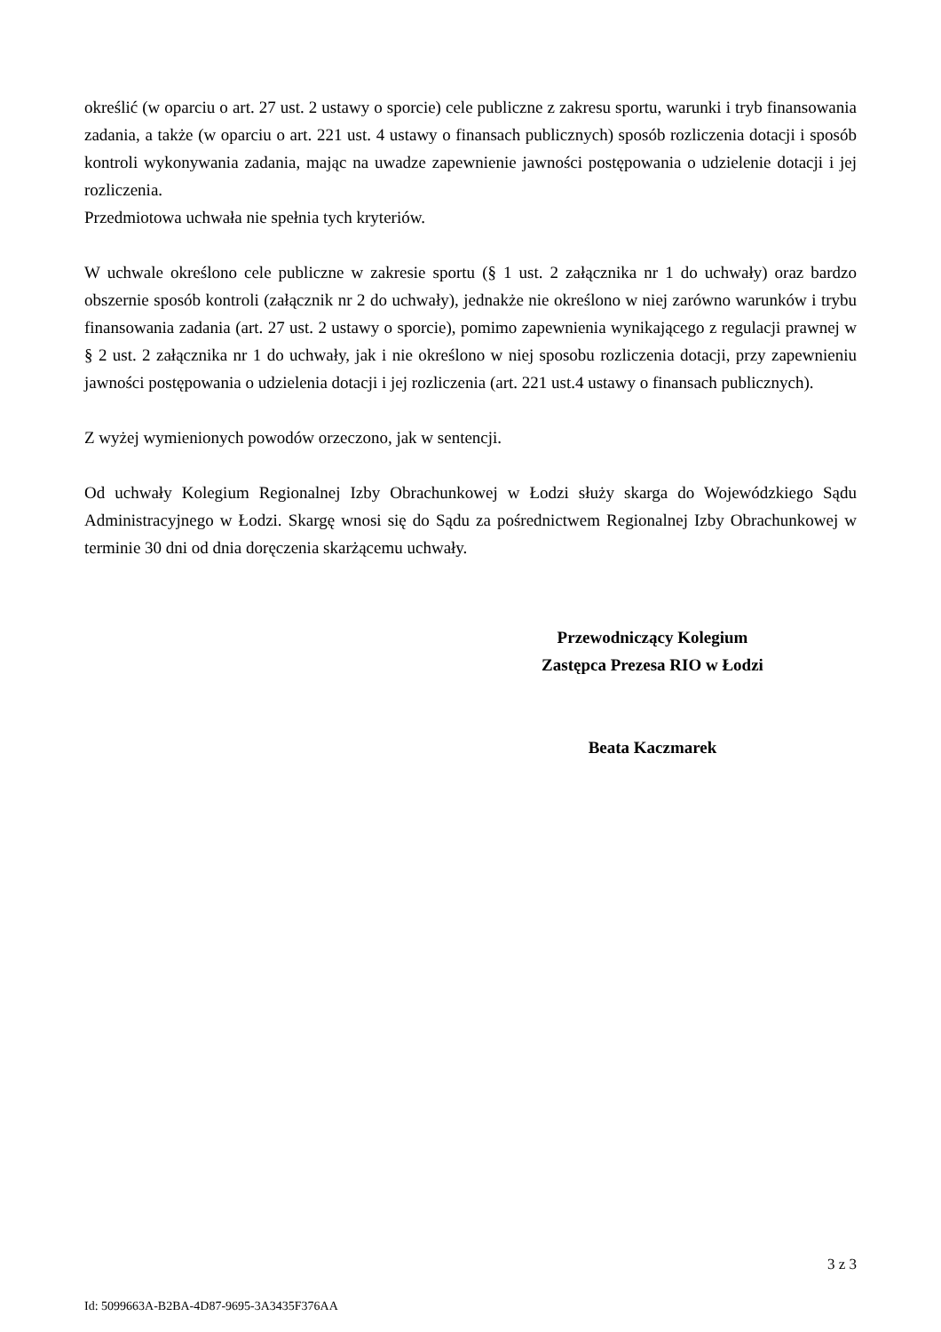określić (w oparciu o art. 27 ust. 2 ustawy o sporcie) cele publiczne z zakresu sportu, warunki i tryb finansowania zadania, a także (w oparciu o art. 221 ust. 4 ustawy o finansach publicznych) sposób rozliczenia dotacji i sposób kontroli wykonywania zadania, mając na uwadze zapewnienie jawności postępowania o udzielenie dotacji i jej rozliczenia.
Przedmiotowa uchwała nie spełnia tych kryteriów.
W uchwale określono cele publiczne w zakresie sportu (§ 1 ust. 2 załącznika nr 1 do uchwały) oraz bardzo obszernie sposób kontroli (załącznik nr 2 do uchwały), jednakże nie określono w niej zarówno warunków i trybu finansowania zadania (art. 27 ust. 2 ustawy o sporcie), pomimo zapewnienia wynikającego z regulacji prawnej w § 2 ust. 2 załącznika nr 1 do uchwały, jak i nie określono w niej sposobu rozliczenia dotacji, przy zapewnieniu jawności postępowania o udzielenia dotacji i jej rozliczenia (art. 221 ust.4 ustawy o finansach publicznych).
Z wyżej wymienionych powodów orzeczono, jak w sentencji.
Od uchwały Kolegium Regionalnej Izby Obrachunkowej w Łodzi służy skarga do Wojewódzkiego Sądu Administracyjnego w Łodzi. Skargę wnosi się do Sądu za pośrednictwem Regionalnej Izby Obrachunkowej w terminie 30 dni od dnia doręczenia skarżącemu uchwały.
Przewodniczący Kolegium
Zastępca Prezesa RIO w Łodzi
Beata Kaczmarek
3 z 3
Id: 5099663A-B2BA-4D87-9695-3A3435F376AA